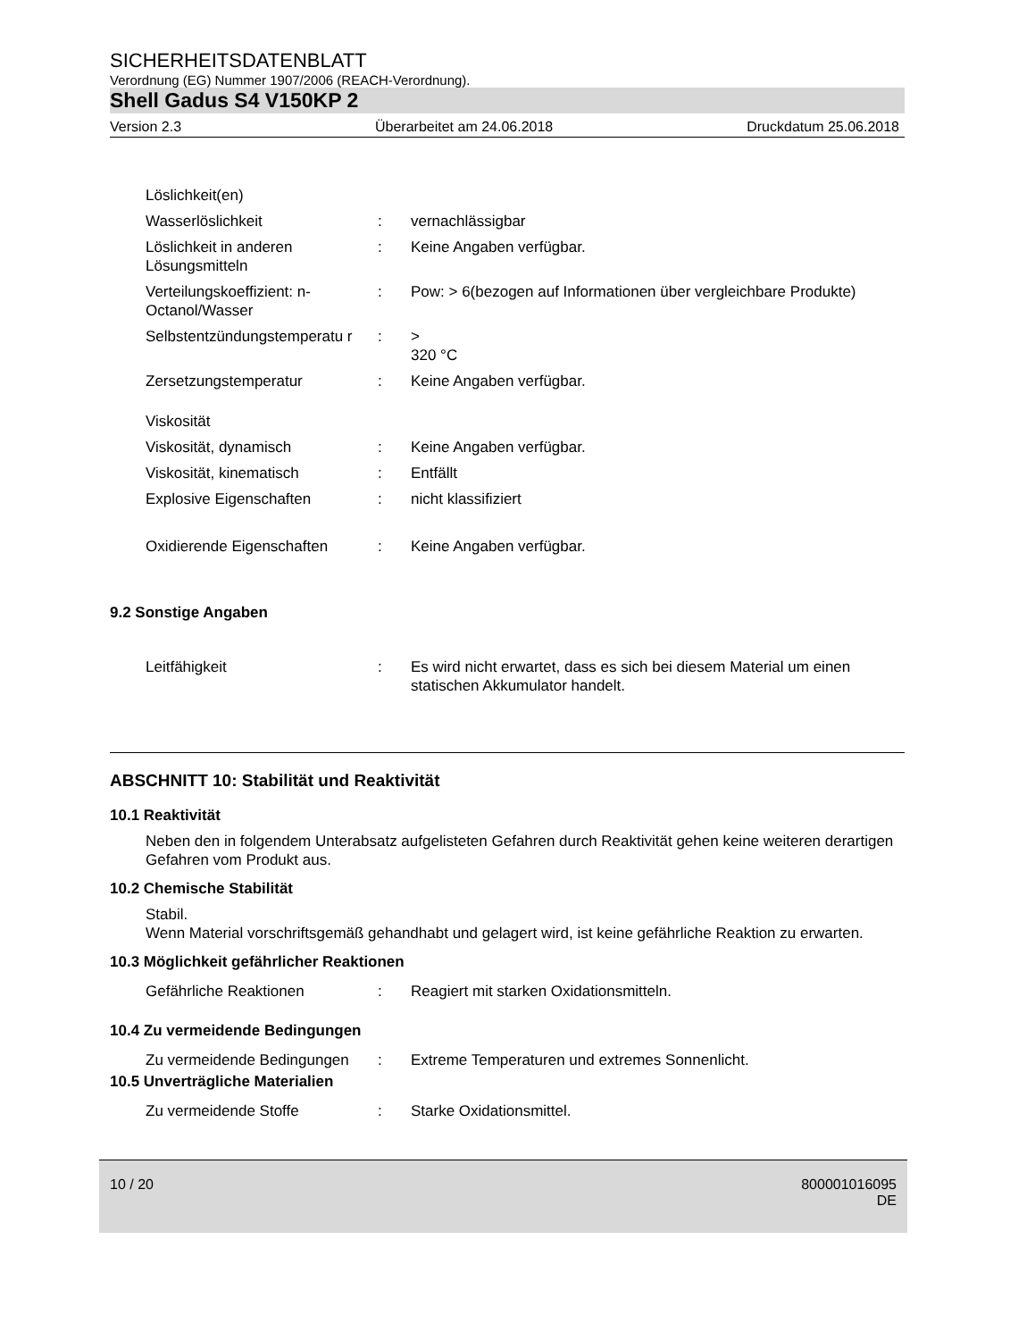SICHERHEITSDATENBLATT
Verordnung (EG) Nummer 1907/2006 (REACH-Verordnung).
Shell Gadus S4 V150KP 2
Version 2.3 Überarbeitet am 24.06.2018 Druckdatum 25.06.2018
| Löslichkeit(en) | | |
| Wasserlöslichkeit | : | vernachlässigbar |
| Löslichkeit in anderen Lösungsmitteln | : | Keine Angaben verfügbar. |
| Verteilungskoeffizient: n-Octanol/Wasser | : | Pow: > 6(bezogen auf Informationen über vergleichbare Produkte) |
| Selbstentzündungstemperatu r | : | > 320 °C |
| Zersetzungstemperatur | : | Keine Angaben verfügbar. |
| Viskosität | | |
| Viskosität, dynamisch | : | Keine Angaben verfügbar. |
| Viskosität, kinematisch | : | Entfällt |
| Explosive Eigenschaften | : | nicht klassifiziert |
| Oxidierende Eigenschaften | : | Keine Angaben verfügbar. |
9.2 Sonstige Angaben
| Leitfähigkeit | : | Es wird nicht erwartet, dass es sich bei diesem Material um einen statischen Akkumulator handelt. |
ABSCHNITT 10: Stabilität und Reaktivität
10.1 Reaktivität
Neben den in folgendem Unterabsatz aufgelisteten Gefahren durch Reaktivität gehen keine weiteren derartigen Gefahren vom Produkt aus.
10.2 Chemische Stabilität
Stabil.
Wenn Material vorschriftsgemäß gehandhabt und gelagert wird, ist keine gefährliche Reaktion zu erwarten.
10.3 Möglichkeit gefährlicher Reaktionen
| Gefährliche Reaktionen | : | Reagiert mit starken Oxidationsmitteln. |
10.4 Zu vermeidende Bedingungen
| Zu vermeidende Bedingungen | : | Extreme Temperaturen und extremes Sonnenlicht. |
10.5 Unverträgliche Materialien
| Zu vermeidende Stoffe | : | Starke Oxidationsmittel. |
10 / 20 800001016095
DE